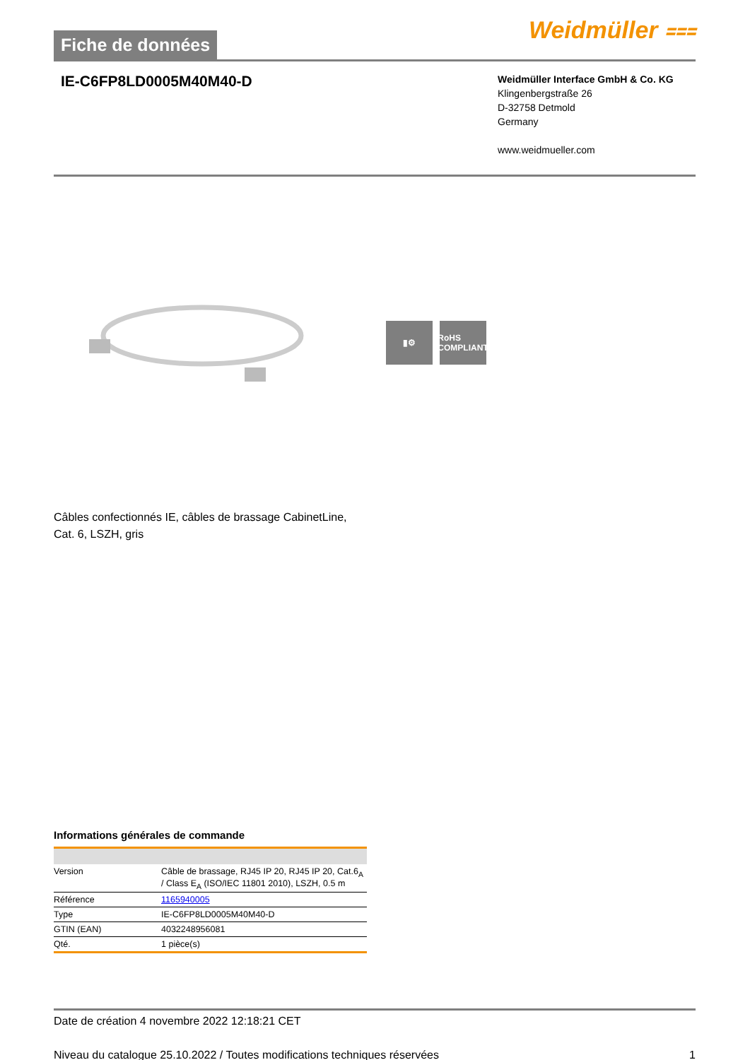Fiche de données
Weidmüller ⩶
IE-C6FP8LD0005M40M40-D
Weidmüller Interface GmbH & Co. KG
Klingenbergstraße 26
D-32758 Detmold
Germany
www.weidmueller.com
▮⚙ RoHS COMPLIANT
Câbles confectionnés IE, câbles de brassage CabinetLine,
Cat. 6, LSZH, gris
Informations générales de commande
| Version | Câble de brassage, RJ45 IP 20, RJ45 IP 20, Cat.6<sub>A</sub> / Class E<sub>A</sub> (ISO/IEC 11801 2010), LSZH, 0.5 m |
| Référence | 1165940005 |
| Type | IE-C6FP8LD0005M40M40-D |
| GTIN (EAN) | 4032248956081 |
| Qté. | 1 pièce(s) |
Date de création 4 novembre 2022 12:18:21 CET
Niveau du catalogue 25.10.2022 / Toutes modifications techniques réservées 1